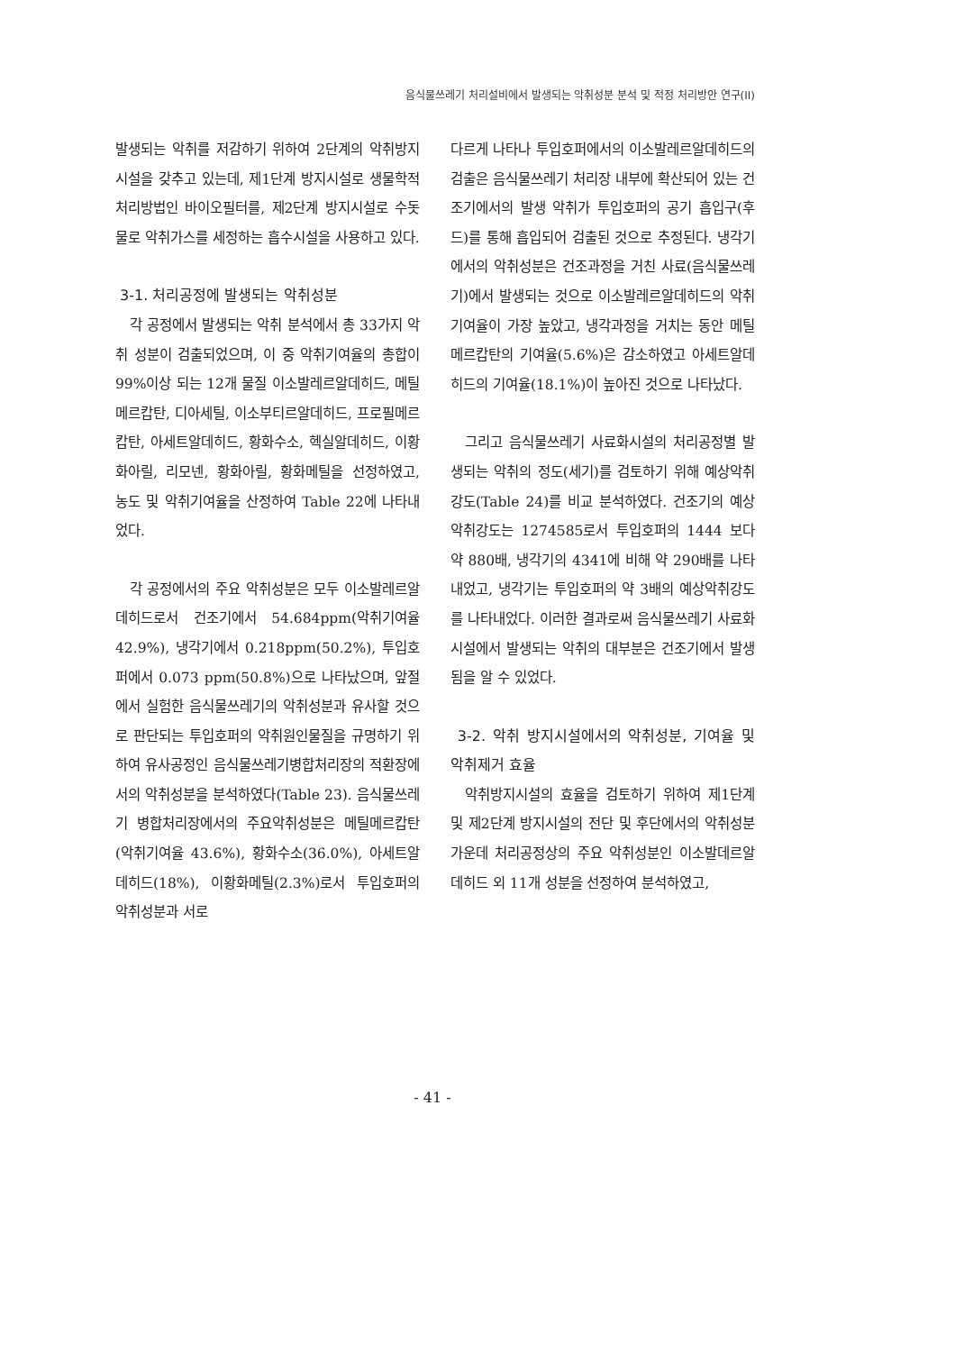음식물쓰레기 처리설비에서 발생되는 악취성분 분석 및 적정 처리방안 연구(II)
발생되는 악취를 저감하기 위하여 2단계의 악취방지시설을 갖추고 있는데, 제1단계 방지시설로 생물학적 처리방법인 바이오필터를, 제2단계 방지시설로 수돗물로 악취가스를 세정하는 흡수시설을 사용하고 있다.
3-1. 처리공정에 발생되는 악취성분
각 공정에서 발생되는 악취 분석에서 총 33가지 악취 성분이 검출되었으며, 이 중 악취기여율의 총합이 99%이상 되는 12개 물질 이소발레르알데히드, 메틸메르캅탄, 디아세틸, 이소부티르알데히드, 프로필메르캅탄, 아세트알데히드, 황화수소, 헥실알데히드, 이황화아릴, 리모넨, 황화아릴, 황화메틸을 선정하였고, 농도 및 악취기여율을 산정하여 Table 22에 나타내었다.
각 공정에서의 주요 악취성분은 모두 이소발레르알데히드로서 건조기에서 54.684ppm(악취기여율 42.9%), 냉각기에서 0.218ppm(50.2%), 투입호퍼에서 0.073 ppm(50.8%)으로 나타났으며, 앞절에서 실험한 음식물쓰레기의 악취성분과 유사할 것으로 판단되는 투입호퍼의 악취원인물질을 규명하기 위하여 유사공정인 음식물쓰레기병합처리장의 적환장에서의 악취성분을 분석하였다(Table 23). 음식물쓰레기 병합처리장에서의 주요악취성분은 메틸메르캅탄(악취기여율 43.6%), 황화수소(36.0%), 아세트알데히드(18%), 이황화메틸(2.3%)로서 투입호퍼의 악취성분과 서로
다르게 나타나 투입호퍼에서의 이소발레르알데히드의 검출은 음식물쓰레기 처리장 내부에 확산되어 있는 건조기에서의 발생 악취가 투입호퍼의 공기 흡입구(후드)를 통해 흡입되어 검출된 것으로 추정된다. 냉각기에서의 악취성분은 건조과정을 거친 사료(음식물쓰레기)에서 발생되는 것으로 이소발레르알데히드의 악취기여율이 가장 높았고, 냉각과정을 거치는 동안 메틸메르캅탄의 기여율(5.6%)은 감소하였고 아세트알데히드의 기여율(18.1%)이 높아진 것으로 나타났다.
그리고 음식물쓰레기 사료화시설의 처리공정별 발생되는 악취의 정도(세기)를 검토하기 위해 예상악취강도(Table 24)를 비교 분석하였다. 건조기의 예상악취강도는 1274585로서 투입호퍼의 1444 보다 약 880배, 냉각기의 4341에 비해 약 290배를 나타내었고, 냉각기는 투입호퍼의 약 3배의 예상악취강도를 나타내었다. 이러한 결과로써 음식물쓰레기 사료화시설에서 발생되는 악취의 대부분은 건조기에서 발생됨을 알 수 있었다.
3-2. 악취 방지시설에서의 악취성분, 기여율 및 악취제거 효율
악취방지시설의 효율을 검토하기 위하여 제1단계 및 제2단계 방지시설의 전단 및 후단에서의 악취성분 가운데 처리공정상의 주요 악취성분인 이소발데르알데히드 외 11개 성분을 선정하여 분석하였고,
- 41 -